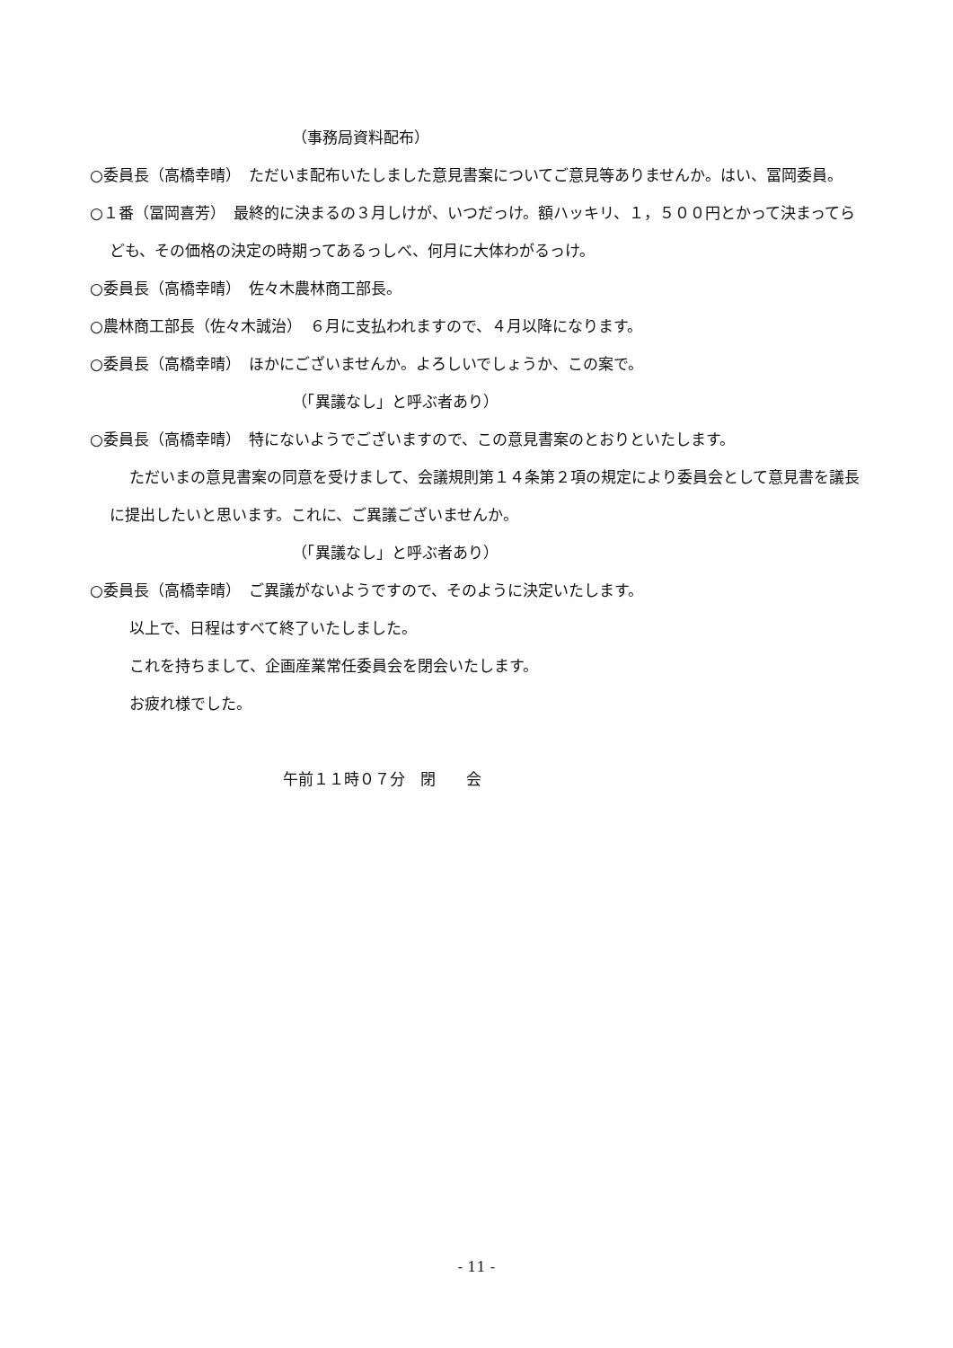（事務局資料配布）
○委員長（高橋幸晴）　ただいま配布いたしました意見書案についてご意見等ありませんか。はい、冨岡委員。
○１番（冨岡喜芳）　最終的に決まるの３月しけが、いつだっけ。額ハッキリ、１，５００円とかって決まってらども、その価格の決定の時期ってあるっしべ、何月に大体わがるっけ。
○委員長（高橋幸晴）　佐々木農林商工部長。
○農林商工部長（佐々木誠治）　６月に支払われますので、４月以降になります。
○委員長（高橋幸晴）　ほかにございませんか。よろしいでしょうか、この案で。
（「異議なし」と呼ぶ者あり）
○委員長（高橋幸晴）　特にないようでございますので、この意見書案のとおりといたします。
ただいまの意見書案の同意を受けまして、会議規則第１４条第２項の規定により委員会として意見書を議長に提出したいと思います。これに、ご異議ございませんか。
（「異議なし」と呼ぶ者あり）
○委員長（高橋幸晴）　ご異議がないようですので、そのように決定いたします。
以上で、日程はすべて終了いたしました。
これを持ちまして、企画産業常任委員会を閉会いたします。
お疲れ様でした。
午前１１時０７分　閉　　会
- 11 -